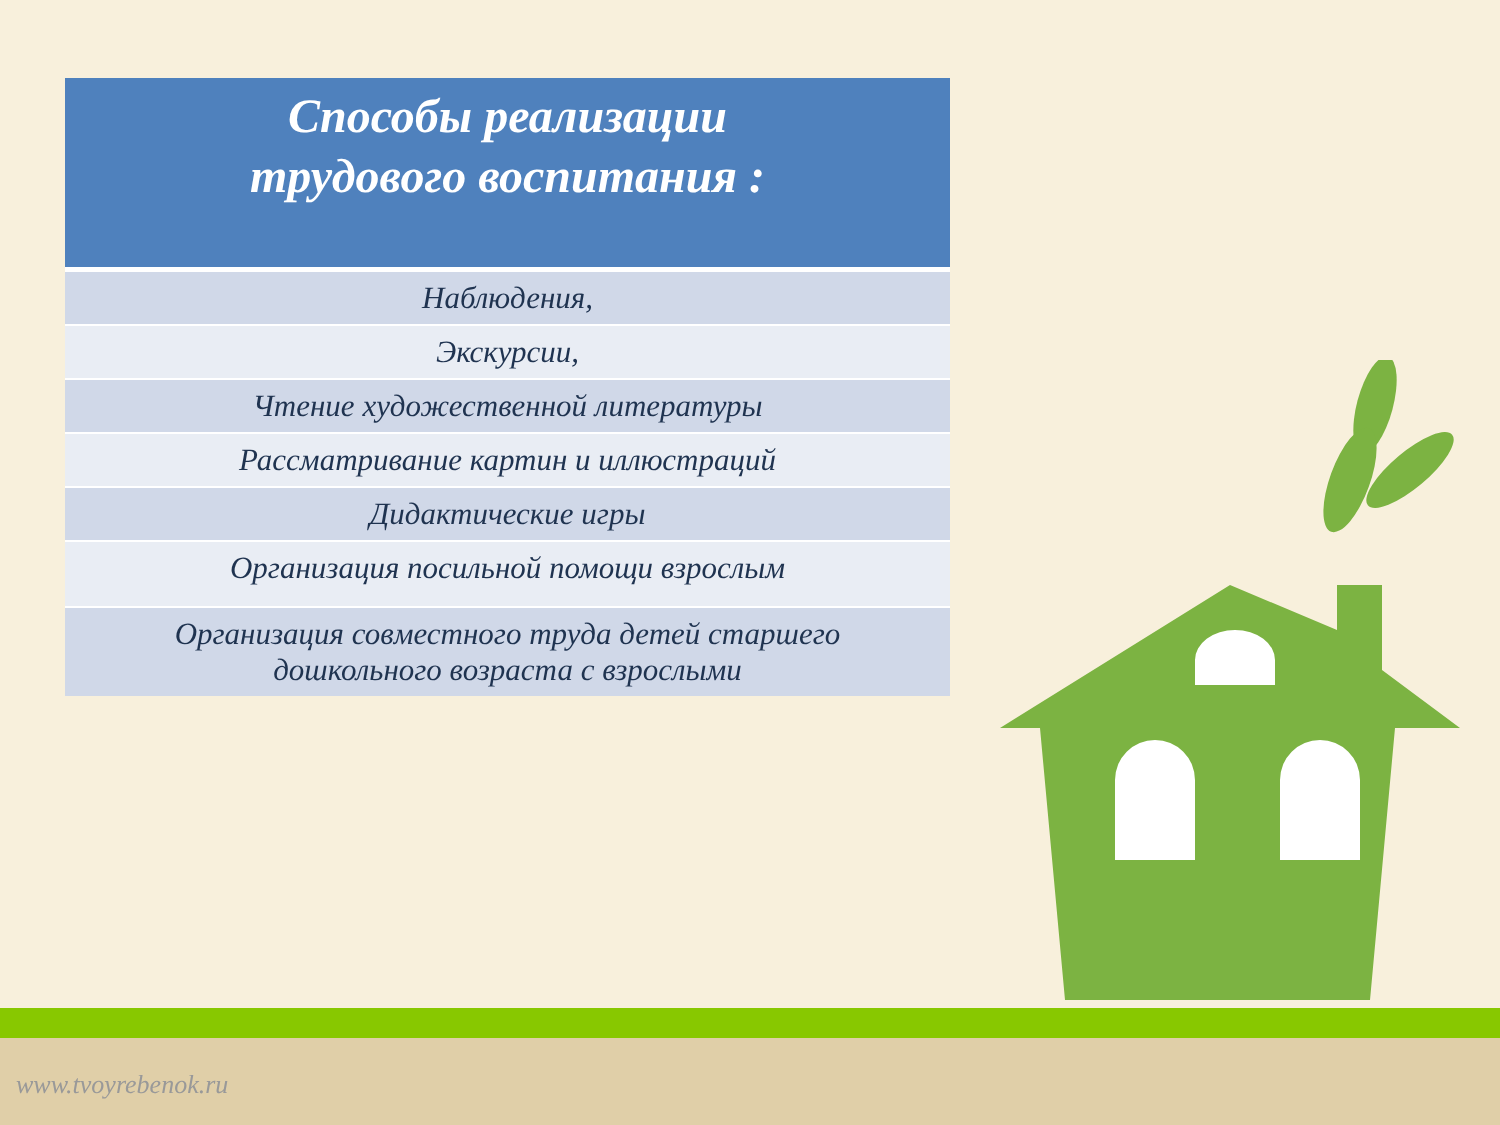| Способы реализации трудового воспитания : |
| --- |
| Наблюдения, |
| Экскурсии, |
| Чтение художественной литературы |
| Рассматривание картин и иллюстраций |
| Дидактические игры |
| Организация посильной помощи взрослым |
| Организация совместного труда детей старшего дошкольного возраста с взрослыми |
www.tvoyrebenok.ru